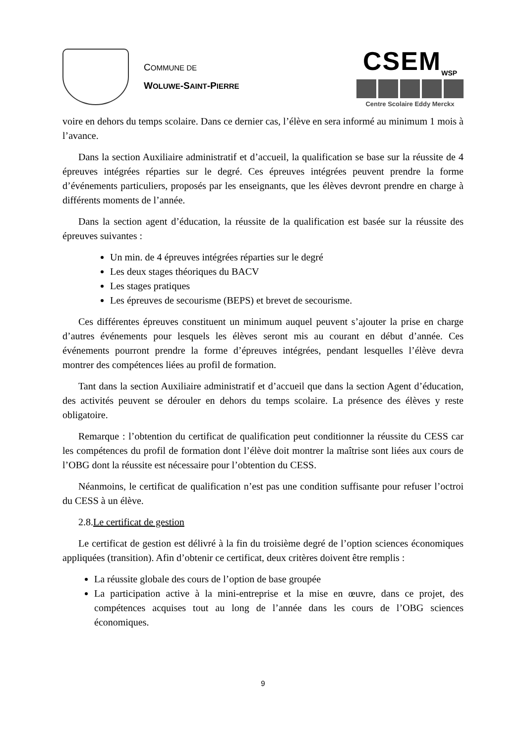COMMUNE DE
WOLUWE-SAINT-PIERRE
CSEM<sub>WSP</sub>
Centre Scolaire Eddy Merckx
voire en dehors du temps scolaire. Dans ce dernier cas, l’élève en sera informé au minimum 1 mois à l’avance.
Dans la section Auxiliaire administratif et d’accueil, la qualification se base sur la réussite de 4 épreuves intégrées réparties sur le degré. Ces épreuves intégrées peuvent prendre la forme d’événements particuliers, proposés par les enseignants, que les élèves devront prendre en charge à différents moments de l’année.
Dans la section agent d’éducation, la réussite de la qualification est basée sur la réussite des épreuves suivantes :
Un min. de 4 épreuves intégrées réparties sur le degré
Les deux stages théoriques du BACV
Les stages pratiques
Les épreuves de secourisme (BEPS) et brevet de secourisme.
Ces différentes épreuves constituent un minimum auquel peuvent s’ajouter la prise en charge d’autres événements pour lesquels les élèves seront mis au courant en début d’année. Ces événements pourront prendre la forme d’épreuves intégrées, pendant lesquelles l’élève devra montrer des compétences liées au profil de formation.
Tant dans la section Auxiliaire administratif et d’accueil que dans la section Agent d’éducation, des activités peuvent se dérouler en dehors du temps scolaire. La présence des élèves y reste obligatoire.
Remarque : l’obtention du certificat de qualification peut conditionner la réussite du CESS car les compétences du profil de formation dont l’élève doit montrer la maîtrise sont liées aux cours de l’OBG dont la réussite est nécessaire pour l’obtention du CESS.
Néanmoins, le certificat de qualification n’est pas une condition suffisante pour refuser l’octroi du CESS à un élève.
2.8.Le certificat de gestion
Le certificat de gestion est délivré à la fin du troisième degré de l’option sciences économiques appliquées (transition). Afin d’obtenir ce certificat, deux critères doivent être remplis :
La réussite globale des cours de l’option de base groupée
La participation active à la mini-entreprise et la mise en œuvre, dans ce projet, des compétences acquises tout au long de l’année dans les cours de l’OBG sciences économiques.
9